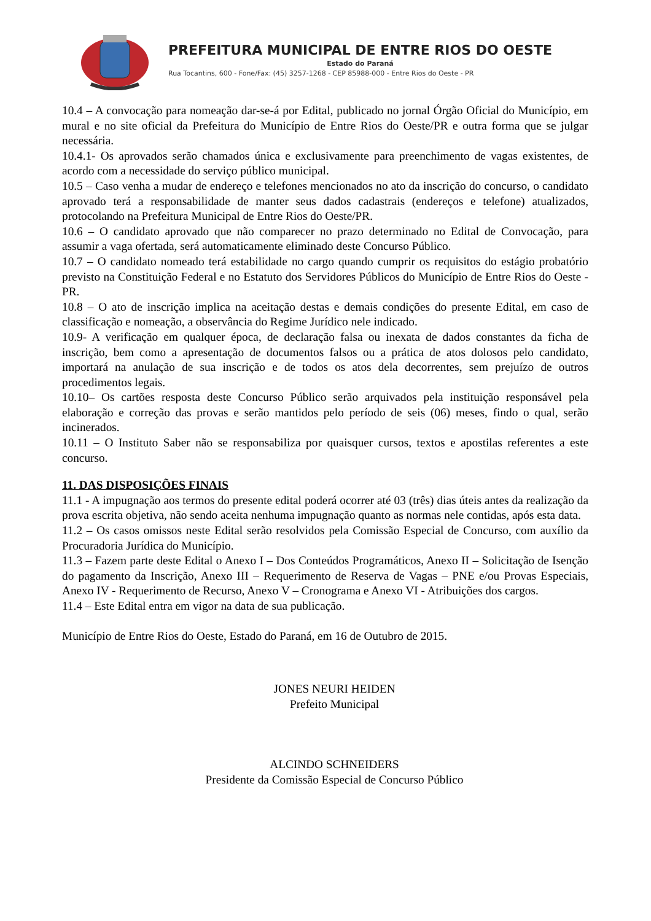PREFEITURA MUNICIPAL DE ENTRE RIOS DO OESTE
Estado do Paraná
Rua Tocantins, 600 - Fone/Fax: (45) 3257-1268 - CEP 85988-000 - Entre Rios do Oeste - PR
10.4 – A convocação para nomeação dar-se-á por Edital, publicado no jornal Órgão Oficial do Município, em mural e no site oficial da Prefeitura do Município de Entre Rios do Oeste/PR e outra forma que se julgar necessária.
10.4.1- Os aprovados serão chamados única e exclusivamente para preenchimento de vagas existentes, de acordo com a necessidade do serviço público municipal.
10.5 – Caso venha a mudar de endereço e telefones mencionados no ato da inscrição do concurso, o candidato aprovado terá a responsabilidade de manter seus dados cadastrais (endereços e telefone) atualizados, protocolando na Prefeitura Municipal de Entre Rios do Oeste/PR.
10.6 – O candidato aprovado que não comparecer no prazo determinado no Edital de Convocação, para assumir a vaga ofertada, será automaticamente eliminado deste Concurso Público.
10.7 – O candidato nomeado terá estabilidade no cargo quando cumprir os requisitos do estágio probatório previsto na Constituição Federal e no Estatuto dos Servidores Públicos do Município de Entre Rios do Oeste - PR.
10.8 – O ato de inscrição implica na aceitação destas e demais condições do presente Edital, em caso de classificação e nomeação, a observância do Regime Jurídico nele indicado.
10.9- A verificação em qualquer época, de declaração falsa ou inexata de dados constantes da ficha de inscrição, bem como a apresentação de documentos falsos ou a prática de atos dolosos pelo candidato, importará na anulação de sua inscrição e de todos os atos dela decorrentes, sem prejuízo de outros procedimentos legais.
10.10– Os cartões resposta deste Concurso Público serão arquivados pela instituição responsável pela elaboração e correção das provas e serão mantidos pelo período de seis (06) meses, findo o qual, serão incinerados.
10.11 – O Instituto Saber não se responsabiliza por quaisquer cursos, textos e apostilas referentes a este concurso.
11. DAS DISPOSIÇÕES FINAIS
11.1 - A impugnação aos termos do presente edital poderá ocorrer até 03 (três) dias úteis antes da realização da prova escrita objetiva, não sendo aceita nenhuma impugnação quanto as normas nele contidas, após esta data.
11.2 – Os casos omissos neste Edital serão resolvidos pela Comissão Especial de Concurso, com auxílio da Procuradoria Jurídica do Município.
11.3 – Fazem parte deste Edital o Anexo I – Dos Conteúdos Programáticos, Anexo II – Solicitação de Isenção do pagamento da Inscrição, Anexo III – Requerimento de Reserva de Vagas – PNE e/ou Provas Especiais, Anexo IV - Requerimento de Recurso, Anexo V – Cronograma e Anexo VI - Atribuições dos cargos.
11.4 – Este Edital entra em vigor na data de sua publicação.
Município de Entre Rios do Oeste, Estado do Paraná, em 16 de Outubro de 2015.
JONES NEURI HEIDEN
Prefeito Municipal
ALCINDO SCHNEIDERS
Presidente da Comissão Especial de Concurso Público